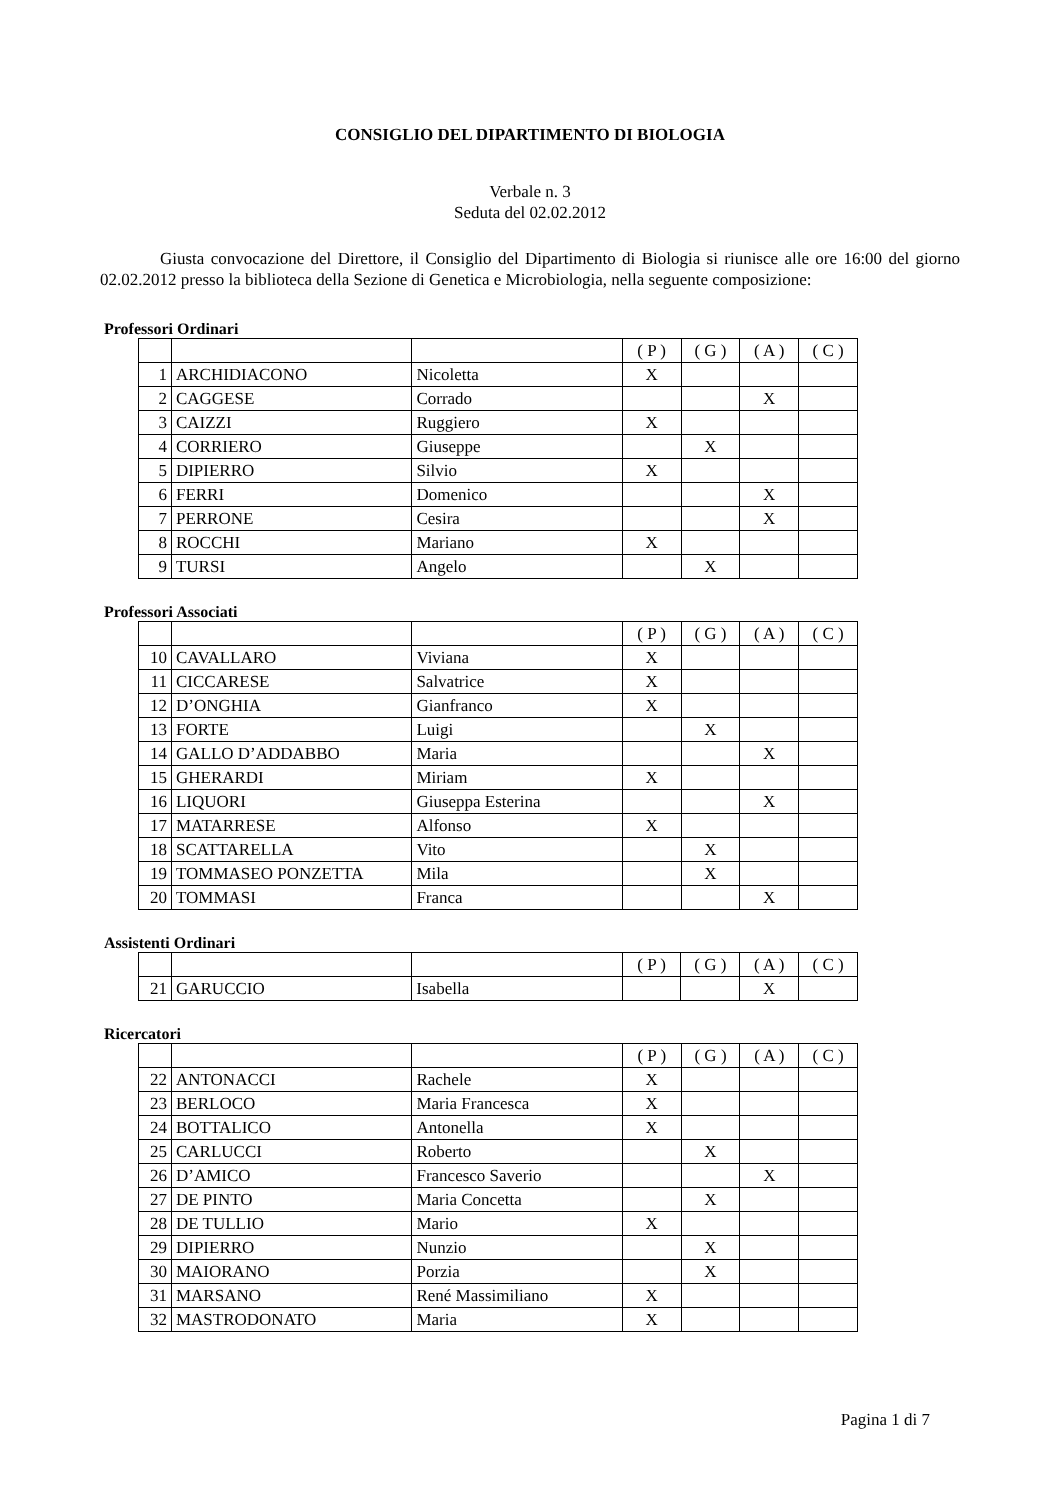CONSIGLIO DEL DIPARTIMENTO DI BIOLOGIA
Verbale n. 3
Seduta del 02.02.2012
Giusta convocazione del Direttore, il Consiglio del Dipartimento di Biologia si riunisce alle ore 16:00 del giorno 02.02.2012 presso la biblioteca della Sezione di Genetica e Microbiologia, nella seguente composizione:
Professori Ordinari
| | | | ( P ) | ( G ) | ( A ) | ( C ) |
| 1 | ARCHIDIACONO | Nicoletta | X | | | |
| 2 | CAGGESE | Corrado | | | X | |
| 3 | CAIZZI | Ruggiero | X | | | |
| 4 | CORRIERO | Giuseppe | | X | | |
| 5 | DIPIERRO | Silvio | X | | | |
| 6 | FERRI | Domenico | | | X | |
| 7 | PERRONE | Cesira | | | X | |
| 8 | ROCCHI | Mariano | X | | | |
| 9 | TURSI | Angelo | | X | | |
Professori Associati
| | | | ( P ) | ( G ) | ( A ) | ( C ) |
| 10 | CAVALLARO | Viviana | X | | | |
| 11 | CICCARESE | Salvatrice | X | | | |
| 12 | D’ONGHIA | Gianfranco | X | | | |
| 13 | FORTE | Luigi | | X | | |
| 14 | GALLO D’ADDABBO | Maria | | | X | |
| 15 | GHERARDI | Miriam | X | | | |
| 16 | LIQUORI | Giuseppa Esterina | | | X | |
| 17 | MATARRESE | Alfonso | X | | | |
| 18 | SCATTARELLA | Vito | | X | | |
| 19 | TOMMASEO PONZETTA | Mila | | X | | |
| 20 | TOMMASI | Franca | | | X | |
Assistenti Ordinari
| | | | ( P ) | ( G ) | ( A ) | ( C ) |
| 21 | GARUCCIO | Isabella | | | X | |
Ricercatori
| | | | ( P ) | ( G ) | ( A ) | ( C ) |
| 22 | ANTONACCI | Rachele | X | | | |
| 23 | BERLOCO | Maria Francesca | X | | | |
| 24 | BOTTALICO | Antonella | X | | | |
| 25 | CARLUCCI | Roberto | | X | | |
| 26 | D’AMICO | Francesco Saverio | | | X | |
| 27 | DE PINTO | Maria Concetta | | X | | |
| 28 | DE TULLIO | Mario | X | | | |
| 29 | DIPIERRO | Nunzio | | X | | |
| 30 | MAIORANO | Porzia | | X | | |
| 31 | MARSANO | René Massimiliano | X | | | |
| 32 | MASTRODONATO | Maria | X | | | |
Pagina 1 di 7